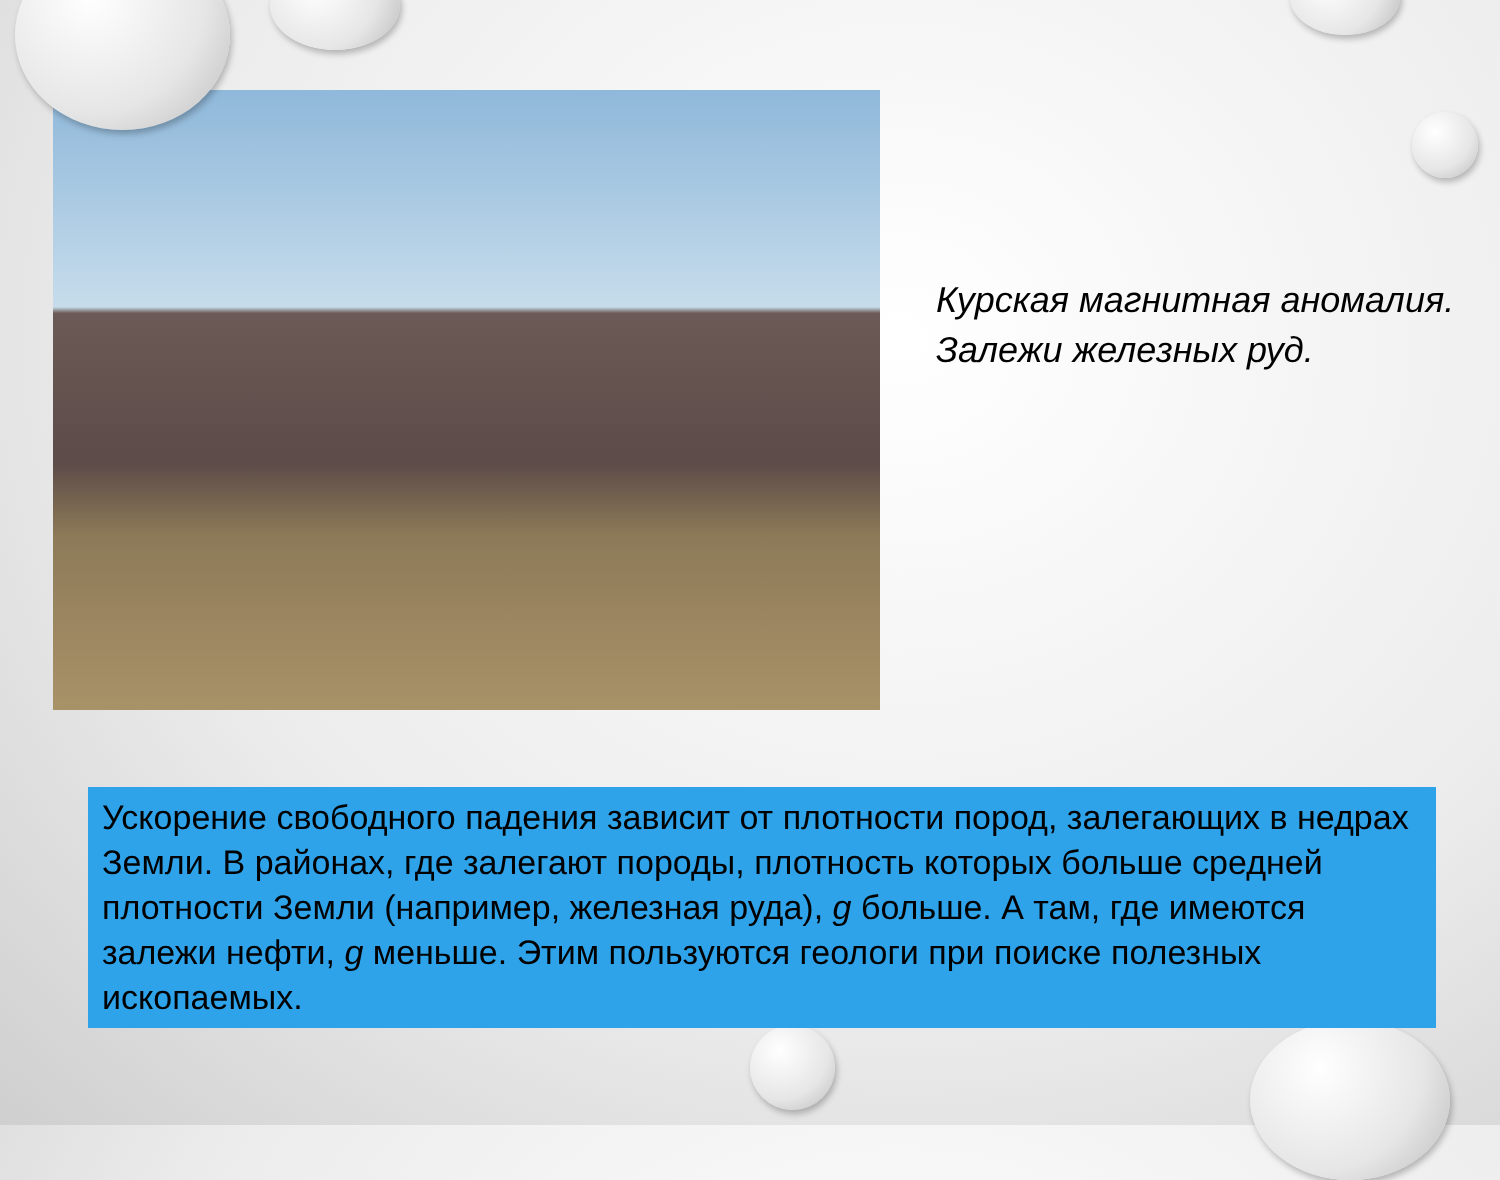Курская магнитная аномалия.
Залежи железных руд.
Ускорение свободного падения зависит от плотности пород, залегающих в недрах Земли. В районах, где залегают породы, плотность которых больше средней плотности Земли (например, железная руда), g больше. А там, где имеются залежи нефти, g меньше. Этим пользуются геологи при поиске полезных ископаемых.